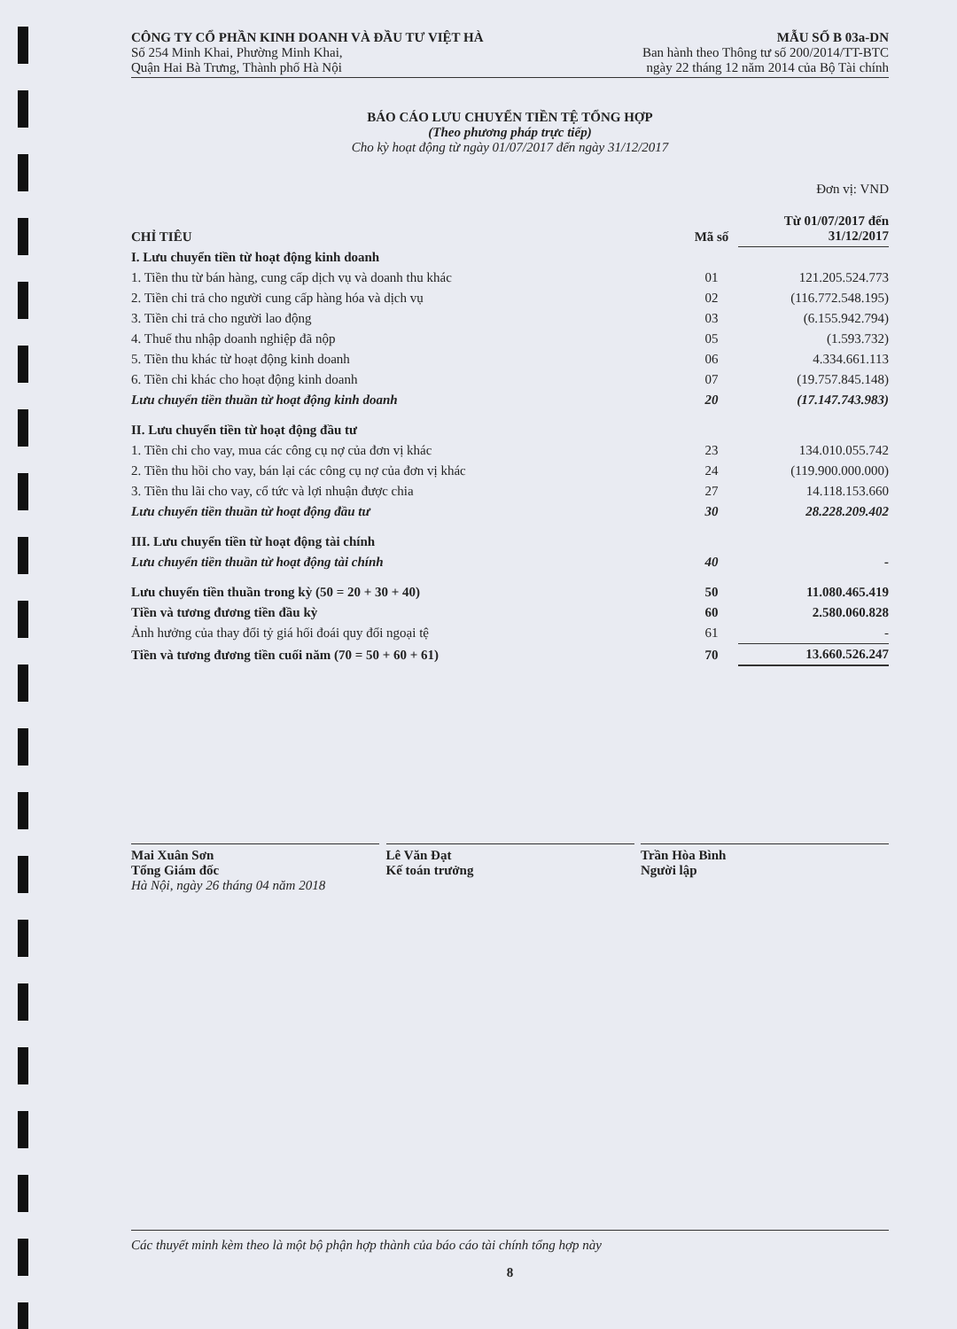CÔNG TY CỔ PHẦN KINH DOANH VÀ ĐẦU TƯ VIỆT HÀ
Số 254 Minh Khai, Phường Minh Khai,
Quận Hai Bà Trưng, Thành phố Hà Nội
MẪU SỐ B 03a-DN
Ban hành theo Thông tư số 200/2014/TT-BTC
ngày 22 tháng 12 năm 2014 của Bộ Tài chính
BÁO CÁO LƯU CHUYỂN TIỀN TỆ TỔNG HỢP
(Theo phương pháp trực tiếp)
Cho kỳ hoạt động từ ngày 01/07/2017 đến ngày 31/12/2017
Đơn vị: VND
| CHỈ TIÊU | Mã số | Từ 01/07/2017 đến 31/12/2017 |
| --- | --- | --- |
| I. Lưu chuyển tiền từ hoạt động kinh doanh | | |
| 1. Tiền thu từ bán hàng, cung cấp dịch vụ và doanh thu khác | 01 | 121.205.524.773 |
| 2. Tiền chi trả cho người cung cấp hàng hóa và dịch vụ | 02 | (116.772.548.195) |
| 3. Tiền chi trả cho người lao động | 03 | (6.155.942.794) |
| 4. Thuế thu nhập doanh nghiệp đã nộp | 05 | (1.593.732) |
| 5. Tiền thu khác từ hoạt động kinh doanh | 06 | 4.334.661.113 |
| 6. Tiền chi khác cho hoạt động kinh doanh | 07 | (19.757.845.148) |
| Lưu chuyển tiền thuần từ hoạt động kinh doanh | 20 | (17.147.743.983) |
| II. Lưu chuyển tiền từ hoạt động đầu tư | | |
| 1. Tiền chi cho vay, mua các công cụ nợ của đơn vị khác | 23 | 134.010.055.742 |
| 2. Tiền thu hồi cho vay, bán lại các công cụ nợ của đơn vị khác | 24 | (119.900.000.000) |
| 3. Tiền thu lãi cho vay, cổ tức và lợi nhuận được chia | 27 | 14.118.153.660 |
| Lưu chuyển tiền thuần từ hoạt động đầu tư | 30 | 28.228.209.402 |
| III. Lưu chuyển tiền từ hoạt động tài chính | | |
| Lưu chuyển tiền thuần từ hoạt động tài chính | 40 | - |
| Lưu chuyển tiền thuần trong kỳ (50 = 20 + 30 + 40) | 50 | 11.080.465.419 |
| Tiền và tương đương tiền đầu kỳ | 60 | 2.580.060.828 |
| Ảnh hưởng của thay đổi tỷ giá hối đoái quy đổi ngoại tệ | 61 | - |
| Tiền và tương đương tiền cuối năm (70 = 50 + 60 + 61) | 70 | 13.660.526.247 |
Mai Xuân Sơn
Tổng Giám đốc
Hà Nội, ngày 26 tháng 04 năm 2018
Lê Văn Đạt
Kế toán trưởng
Trần Hòa Bình
Người lập
Các thuyết minh kèm theo là một bộ phận hợp thành của báo cáo tài chính tổng hợp này
8